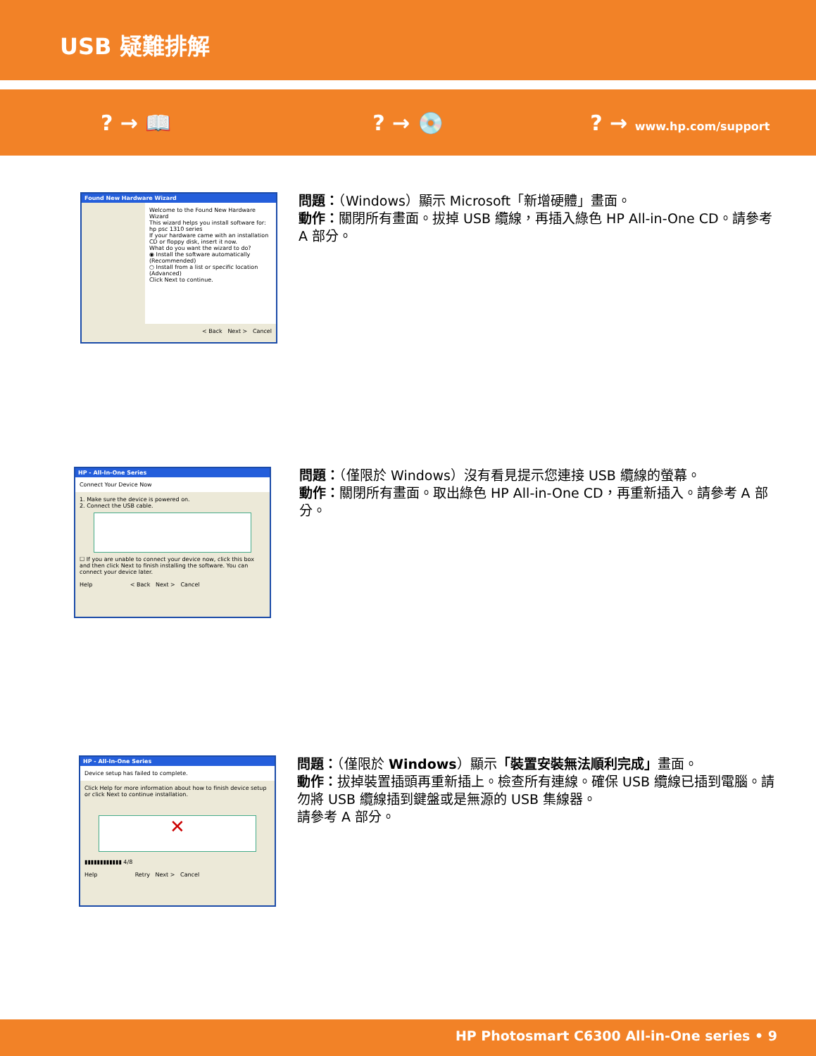USB 疑難排解
? → 📖 ? → 💿 ? → www.hp.com/support
Found New Hardware Wizard
Welcome to the Found New Hardware Wizard
This wizard helps you install software for:
hp psc 1310 series
If your hardware came with an installation CD or floppy disk, insert it now.
What do you want the wizard to do?
◉ Install the software automatically (Recommended)
○ Install from a list or specific location (Advanced)
Click Next to continue.
< Back Next > Cancel
問題：（Windows）顯示 Microsoft「新增硬體」畫面。
動作：關閉所有畫面。拔掉 USB 纜線，再插入綠色 HP All-in-One CD。請參考 A 部分。
HP - All-In-One Series
Connect Your Device Now
1. Make sure the device is powered on.
2. Connect the USB cable.
☐ If you are unable to connect your device now, click this box and then click Next to finish installing the software. You can connect your device later.
Help < Back Next > Cancel
問題：（僅限於 Windows）沒有看見提示您連接 USB 纜線的螢幕。
動作：關閉所有畫面。取出綠色 HP All-in-One CD，再重新插入。請參考 A 部分。
HP - All-In-One Series
Device setup has failed to complete.
Click Help for more information about how to finish device setup or click Next to continue installation.
✕
▮▮▮▮▮▮▮▮▮▮▮▮ 4/8
Help Retry Next > Cancel
問題：（僅限於 Windows）顯示「裝置安裝無法順利完成」畫面。
動作：拔掉裝置插頭再重新插上。檢查所有連線。確保 USB 纜線已插到電腦。請勿將 USB 纜線插到鍵盤或是無源的 USB 集線器。
請參考 A 部分。
HP Photosmart C6300 All-in-One series • 9